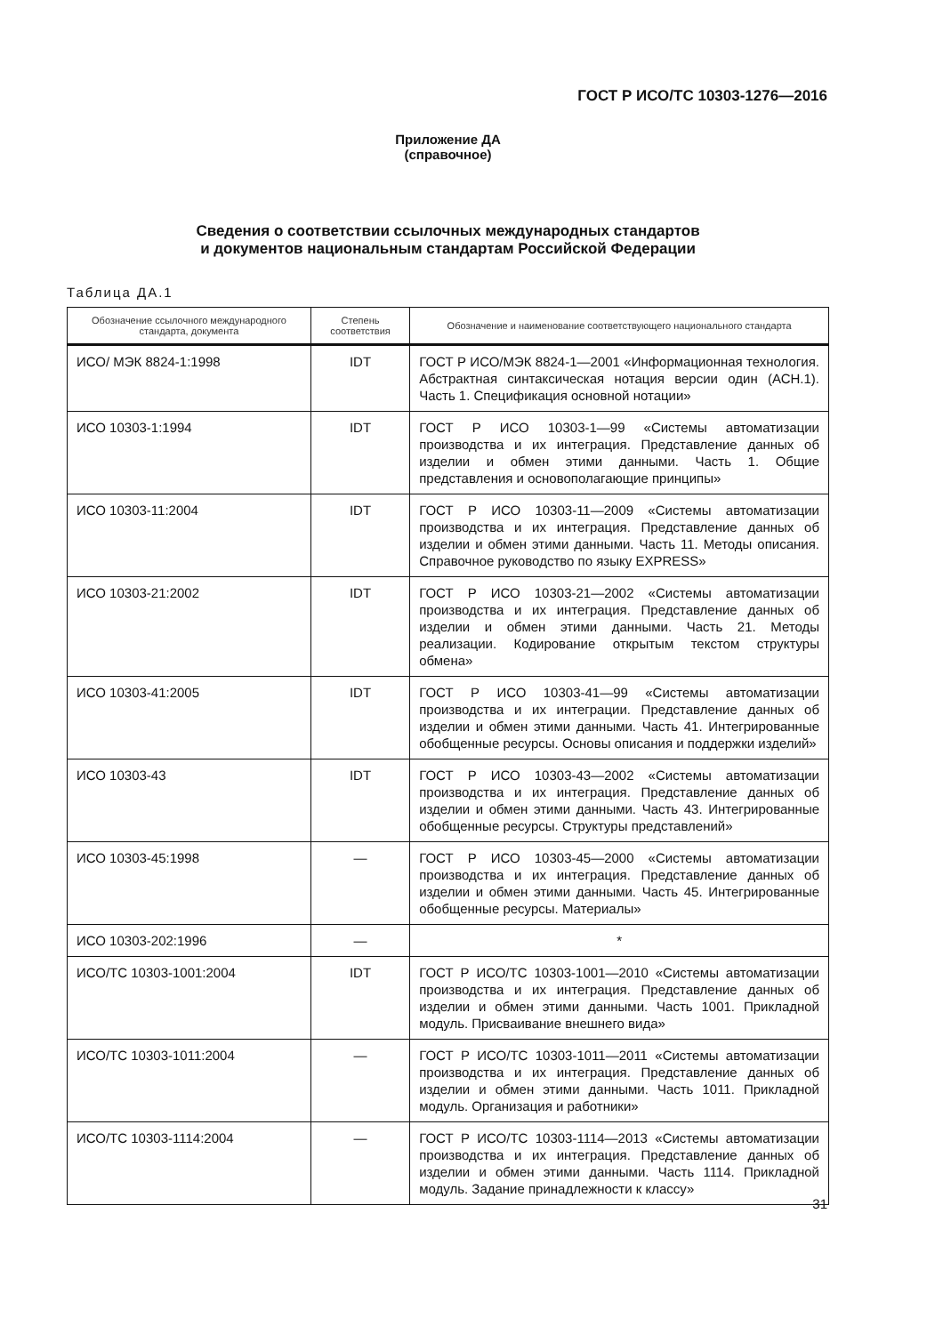ГОСТ Р ИСО/ТС 10303-1276—2016
Приложение ДА
(справочное)
Сведения о соответствии ссылочных международных стандартов
и документов национальным стандартам Российской Федерации
Таблица ДА.1
| Обозначение ссылочного международного стандарта, документа | Степень соответствия | Обозначение и наименование соответствующего национального стандарта |
| --- | --- | --- |
| ИСО/ МЭК 8824-1:1998 | IDT | ГОСТ Р ИСО/МЭК 8824-1—2001 «Информационная технология. Абстрактная синтаксическая нотация версии один (АСН.1). Часть 1. Спецификация основной нотации» |
| ИСО 10303-1:1994 | IDT | ГОСТ Р ИСО 10303-1—99 «Системы автоматизации производства и их интеграция. Представление данных об изделии и обмен этими данными. Часть 1. Общие представления и основополагающие принципы» |
| ИСО 10303-11:2004 | IDT | ГОСТ Р ИСО 10303-11—2009 «Системы автоматизации производства и их интеграция. Представление данных об изделии и обмен этими данными. Часть 11. Методы описания. Справочное руководство по языку EXPRESS» |
| ИСО 10303-21:2002 | IDT | ГОСТ Р ИСО 10303-21—2002 «Системы автоматизации производства и их интеграция. Представление данных об изделии и обмен этими данными. Часть 21. Методы реализации. Кодирование открытым текстом структуры обмена» |
| ИСО 10303-41:2005 | IDT | ГОСТ Р ИСО 10303-41—99 «Системы автоматизации производства и их интеграции. Представление данных об изделии и обмен этими данными. Часть 41. Интегрированные обобщенные ресурсы. Основы описания и поддержки изделий» |
| ИСО 10303-43 | IDT | ГОСТ Р ИСО 10303-43—2002 «Системы автоматизации производства и их интеграция. Представление данных об изделии и обмен этими данными. Часть 43. Интегрированные обобщенные ресурсы. Структуры представлений» |
| ИСО 10303-45:1998 | — | ГОСТ Р ИСО 10303-45—2000 «Системы автоматизации производства и их интеграция. Представление данных об изделии и обмен этими данными. Часть 45. Интегрированные обобщенные ресурсы. Материалы» |
| ИСО 10303-202:1996 | — | * |
| ИСО/ТС 10303-1001:2004 | IDT | ГОСТ Р ИСО/ТС 10303-1001—2010 «Системы автоматизации производства и их интеграция. Представление данных об изделии и обмен этими данными. Часть 1001. Прикладной модуль. Присваивание внешнего вида» |
| ИСО/ТС 10303-1011:2004 | — | ГОСТ Р ИСО/ТС 10303-1011—2011 «Системы автоматизации производства и их интеграция. Представление данных об изделии и обмен этими данными. Часть 1011. Прикладной модуль. Организация и работники» |
| ИСО/ТС 10303-1114:2004 | — | ГОСТ Р ИСО/ТС 10303-1114—2013 «Системы автоматизации производства и их интеграция. Представление данных об изделии и обмен этими данными. Часть 1114. Прикладной модуль. Задание принадлежности к классу» |
31